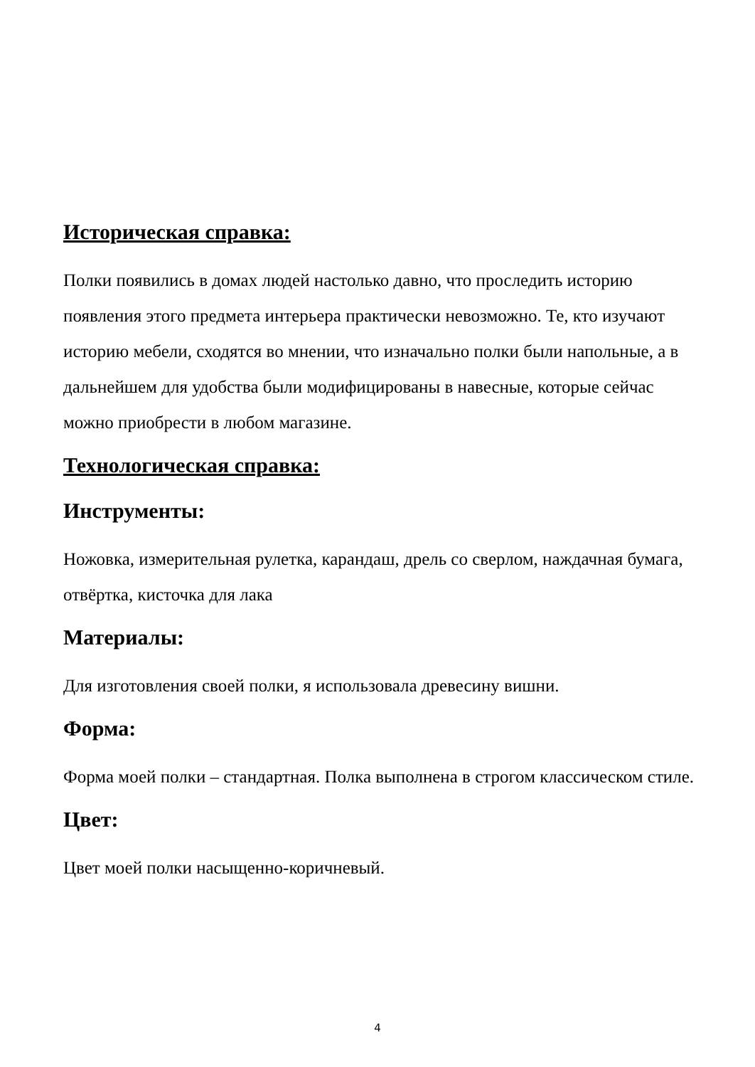Историческая справка:
Полки появились в домах людей настолько давно, что проследить историю появления этого предмета интерьера практически невозможно. Те, кто изучают историю мебели, сходятся во мнении, что изначально полки были напольные, а в дальнейшем для удобства были модифицированы в навесные, которые сейчас можно приобрести в любом магазине.
Технологическая справка:
Инструменты:
Ножовка, измерительная рулетка, карандаш, дрель со сверлом, наждачная бумага, отвёртка, кисточка для лака
Материалы:
Для изготовления своей полки, я использовала древесину вишни.
Форма:
Форма моей полки – стандартная. Полка выполнена в строгом классическом стиле.
Цвет:
Цвет моей полки насыщенно-коричневый.
4